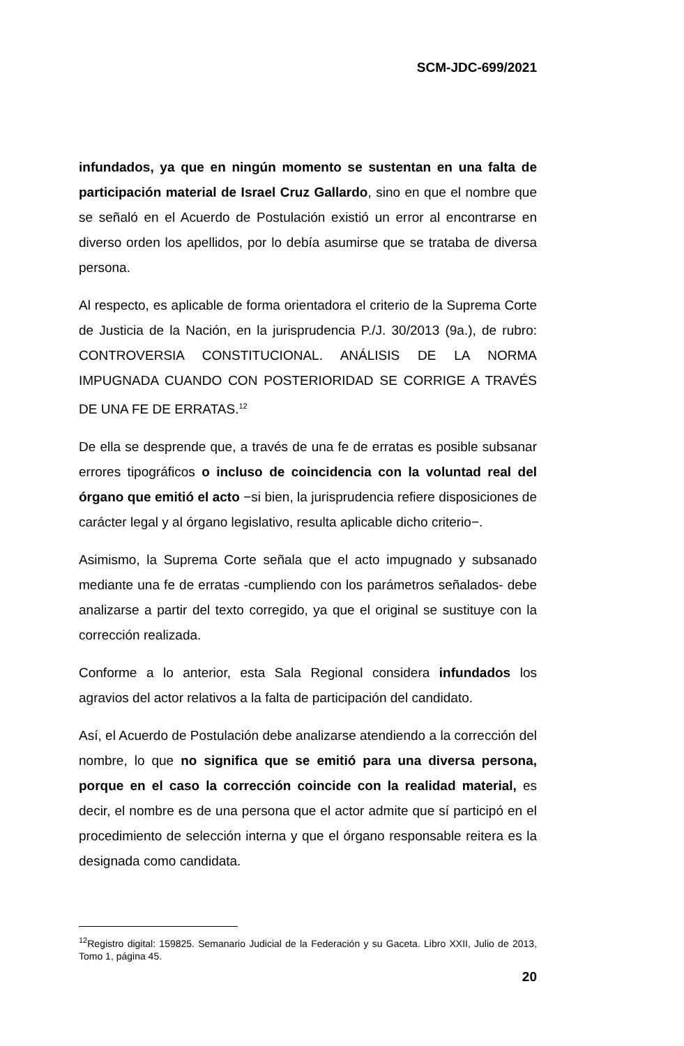SCM-JDC-699/2021
infundados, ya que en ningún momento se sustentan en una falta de participación material de Israel Cruz Gallardo, sino en que el nombre que se señaló en el Acuerdo de Postulación existió un error al encontrarse en diverso orden los apellidos, por lo debía asumirse que se trataba de diversa persona.
Al respecto, es aplicable de forma orientadora el criterio de la Suprema Corte de Justicia de la Nación, en la jurisprudencia P./J. 30/2013 (9a.), de rubro: CONTROVERSIA CONSTITUCIONAL. ANÁLISIS DE LA NORMA IMPUGNADA CUANDO CON POSTERIORIDAD SE CORRIGE A TRAVÉS DE UNA FE DE ERRATAS.<sup>12</sup>
De ella se desprende que, a través de una fe de erratas es posible subsanar errores tipográficos o incluso de coincidencia con la voluntad real del órgano que emitió el acto −si bien, la jurisprudencia refiere disposiciones de carácter legal y al órgano legislativo, resulta aplicable dicho criterio−.
Asimismo, la Suprema Corte señala que el acto impugnado y subsanado mediante una fe de erratas -cumpliendo con los parámetros señalados- debe analizarse a partir del texto corregido, ya que el original se sustituye con la corrección realizada.
Conforme a lo anterior, esta Sala Regional considera infundados los agravios del actor relativos a la falta de participación del candidato.
Así, el Acuerdo de Postulación debe analizarse atendiendo a la corrección del nombre, lo que no significa que se emitió para una diversa persona, porque en el caso la corrección coincide con la realidad material, es decir, el nombre es de una persona que el actor admite que sí participó en el procedimiento de selección interna y que el órgano responsable reitera es la designada como candidata.
<sup>12</sup> Registro digital: 159825. Semanario Judicial de la Federación y su Gaceta. Libro XXII, Julio de 2013, Tomo 1, página 45.
20